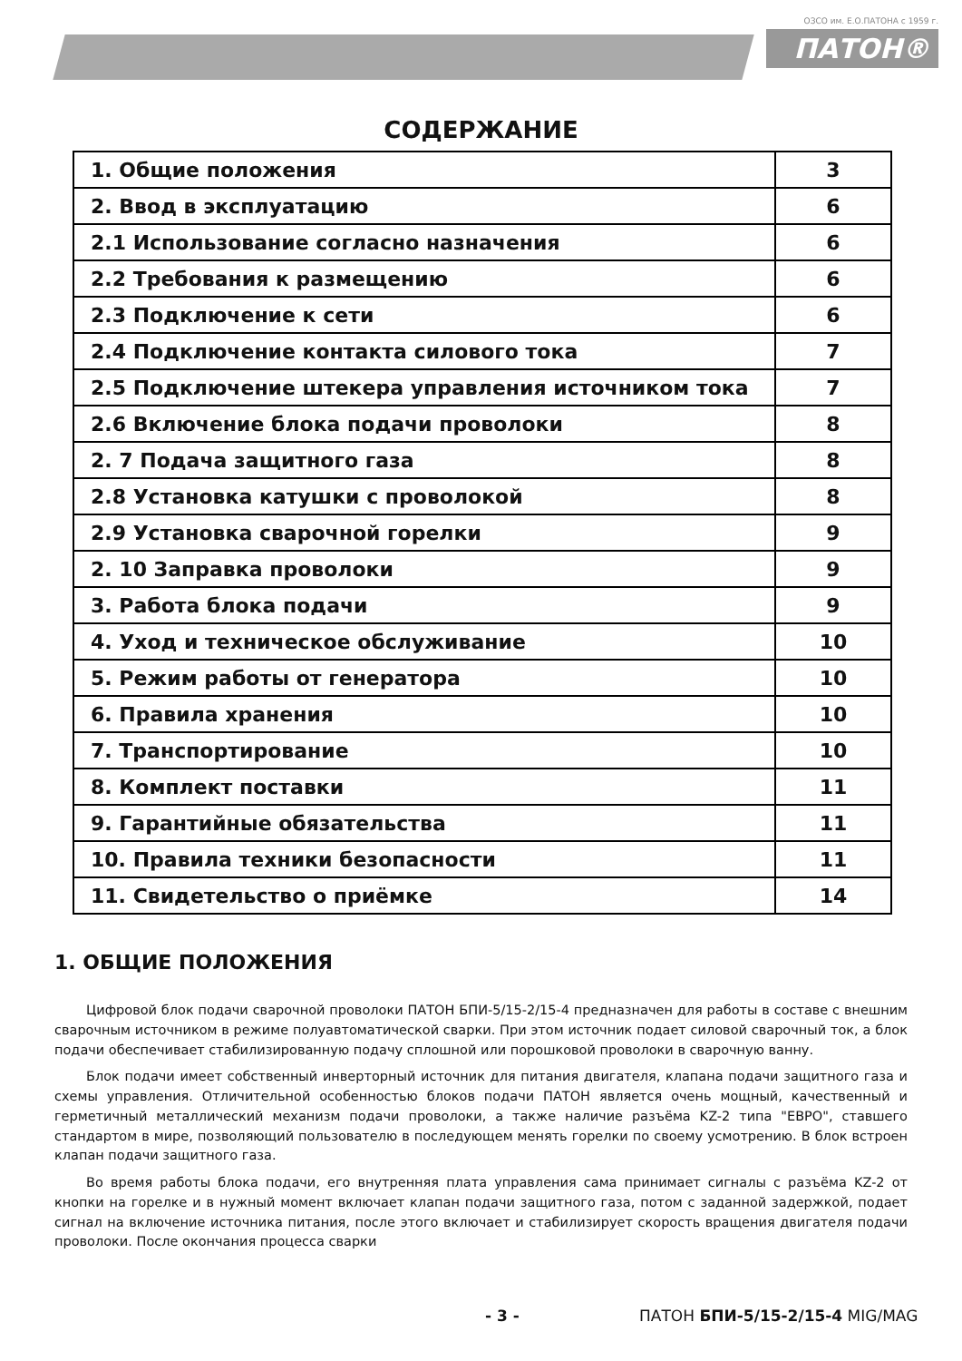ОЗСО им. Е.О.ПАТОНА с 1959 г.
ПАТОН®
СОДЕРЖАНИЕ
| 1. Общие положения | 3 |
| 2. Ввод в эксплуатацию | 6 |
| 2.1 Использование согласно назначения | 6 |
| 2.2 Требования к размещению | 6 |
| 2.3 Подключение к сети | 6 |
| 2.4 Подключение контакта силового тока | 7 |
| 2.5 Подключение штекера управления источником тока | 7 |
| 2.6 Включение блока подачи проволоки | 8 |
| 2. 7 Подача защитного газа | 8 |
| 2.8 Установка катушки с проволокой | 8 |
| 2.9 Установка сварочной горелки | 9 |
| 2. 10 Заправка проволоки | 9 |
| 3. Работа блока подачи | 9 |
| 4. Уход и техническое обслуживание | 10 |
| 5. Режим работы от генератора | 10 |
| 6. Правила хранения | 10 |
| 7. Транспортирование | 10 |
| 8. Комплект поставки | 11 |
| 9. Гарантийные обязательства | 11 |
| 10. Правила техники безопасности | 11 |
| 11. Свидетельство о приёмке | 14 |
1. ОБЩИЕ ПОЛОЖЕНИЯ
Цифровой блок подачи сварочной проволоки ПАТОН БПИ-5/15-2/15-4 предназначен для работы в составе с внешним сварочным источником в режиме полуавтоматической сварки. При этом источник подает силовой сварочный ток, а блок подачи обеспечивает стабилизированную подачу сплошной или порошковой проволоки в сварочную ванну.
Блок подачи имеет собственный инверторный источник для питания двигателя, клапана подачи защитного газа и схемы управления. Отличительной особенностью блоков подачи ПАТОН является очень мощный, качественный и герметичный металлический механизм подачи проволоки, а также наличие разъёма KZ-2 типа "ЕВРО", ставшего стандартом в мире, позволяющий пользователю в последующем менять горелки по своему усмотрению. В блок встроен клапан подачи защитного газа.
Во время работы блока подачи, его внутренняя плата управления сама принимает сигналы с разъёма KZ-2 от кнопки на горелке и в нужный момент включает клапан подачи защитного газа, потом с заданной задержкой, подает сигнал на включение источника питания, после этого включает и стабилизирует скорость вращения двигателя подачи проволоки. После окончания процесса сварки
- 3 - ПАТОН БПИ-5/15-2/15-4 MIG/MAG